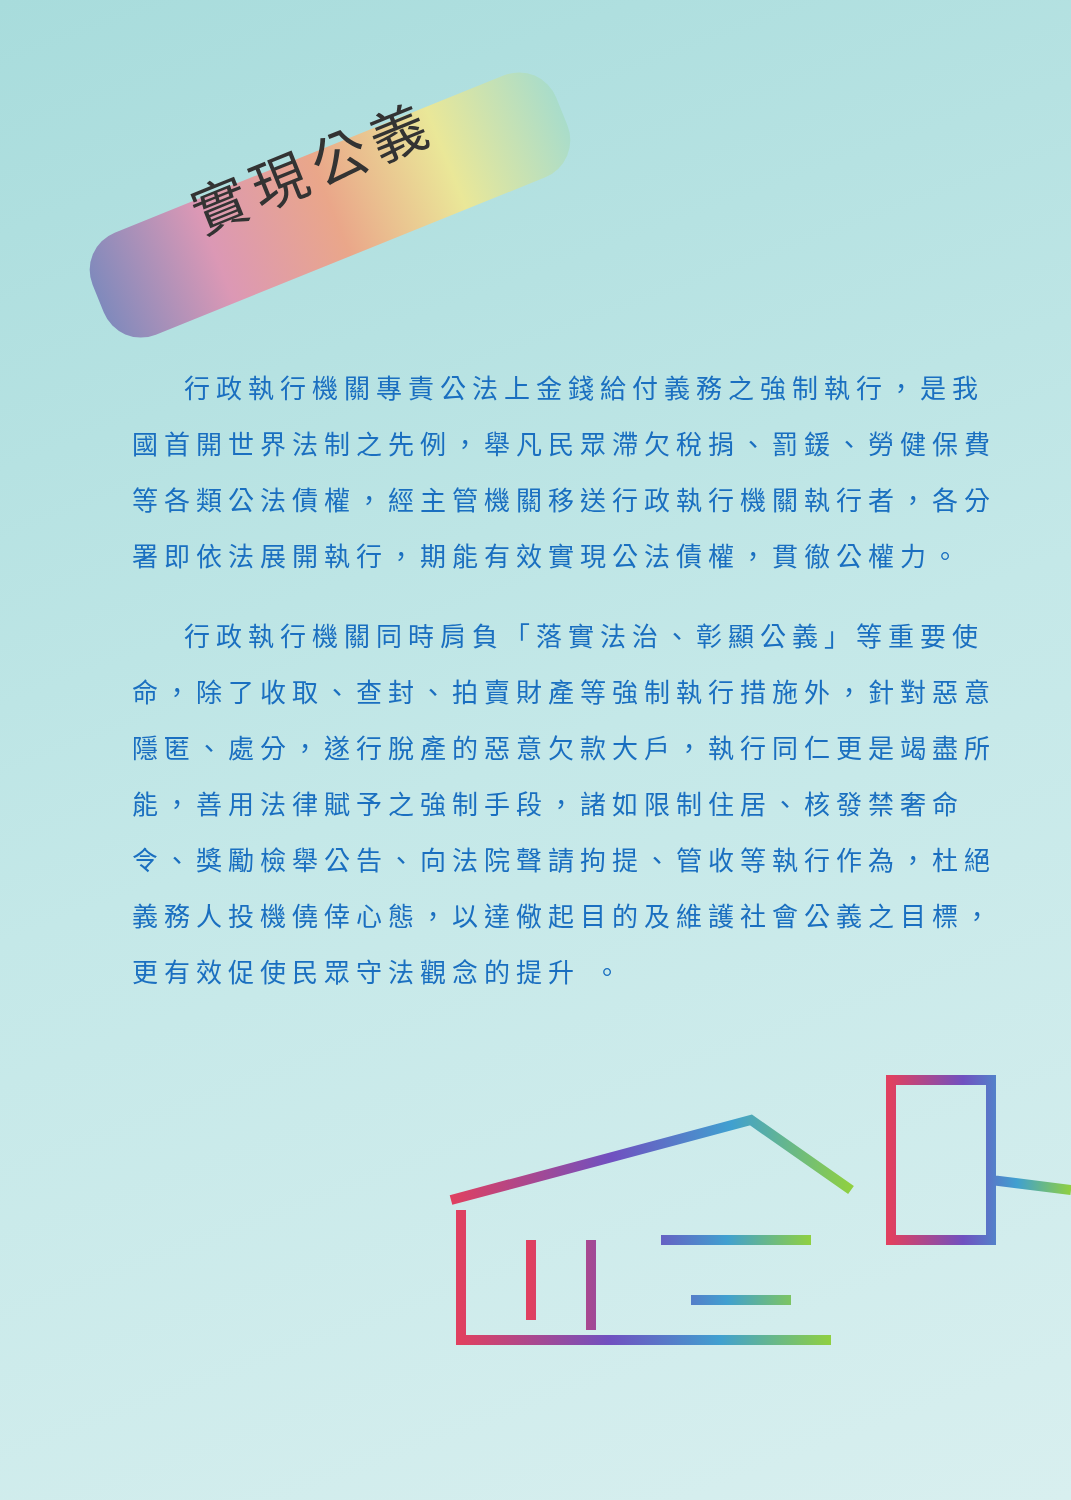實現公義
行政執行機關專責公法上金錢給付義務之強制執行，是我國首開世界法制之先例，舉凡民眾滯欠稅捐、罰鍰、勞健保費等各類公法債權，經主管機關移送行政執行機關執行者，各分署即依法展開執行，期能有效實現公法債權，貫徹公權力。
行政執行機關同時肩負「落實法治、彰顯公義」等重要使命，除了收取、查封、拍賣財產等強制執行措施外，針對惡意隱匿、處分，遂行脫產的惡意欠款大戶，執行同仁更是竭盡所能，善用法律賦予之強制手段，諸如限制住居、核發禁奢命令、獎勵檢舉公告、向法院聲請拘提、管收等執行作為，杜絕義務人投機僥倖心態，以達儆起目的及維護社會公義之目標，更有效促使民眾守法觀念的提升 。